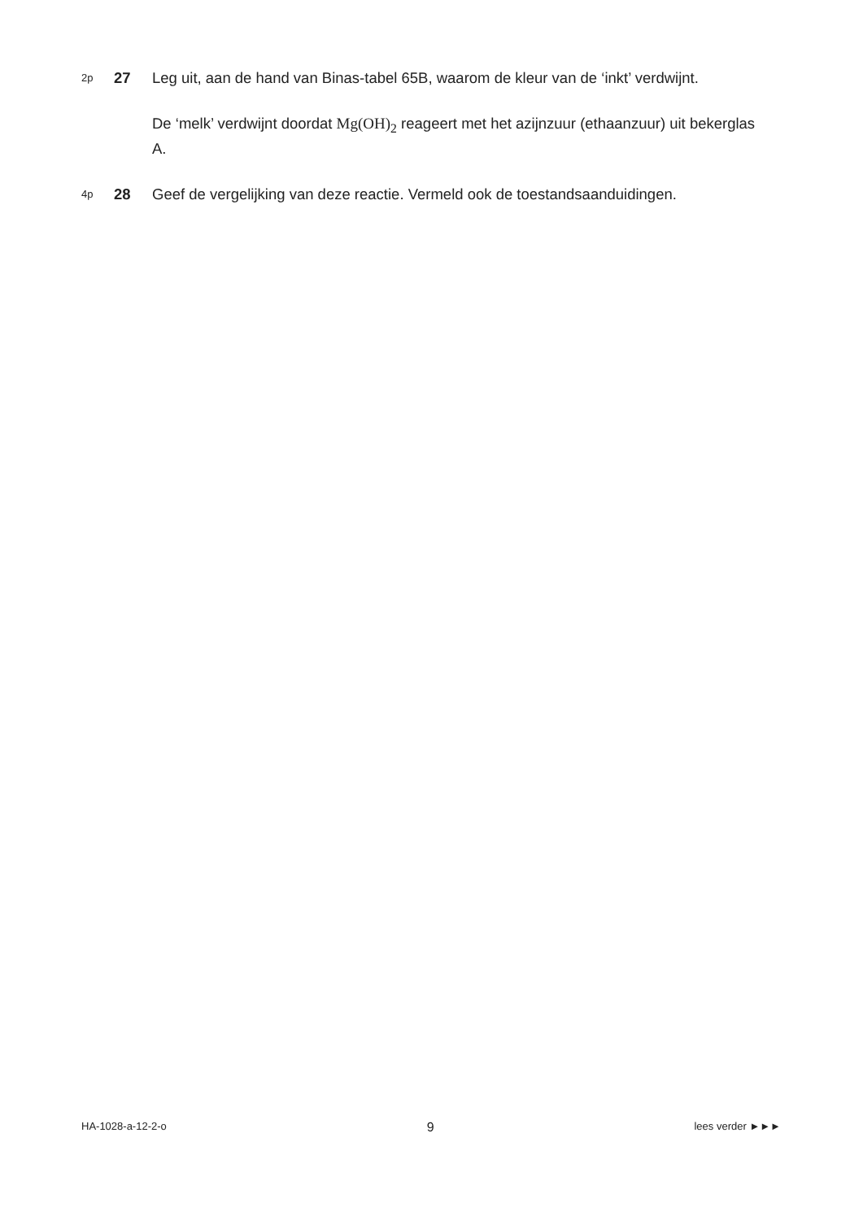2p
27 Leg uit, aan de hand van Binas-tabel 65B, waarom de kleur van de ‘inkt’ verdwijnt.
De ‘melk’ verdwijnt doordat Mg(OH)<sub>2</sub> reageert met het azijnzuur (ethaanzuur) uit bekerglas A.
4p
28 Geef de vergelijking van deze reactie. Vermeld ook de toestandsaanduidingen.
HA-1028-a-12-2-o 9 lees verder ►►►